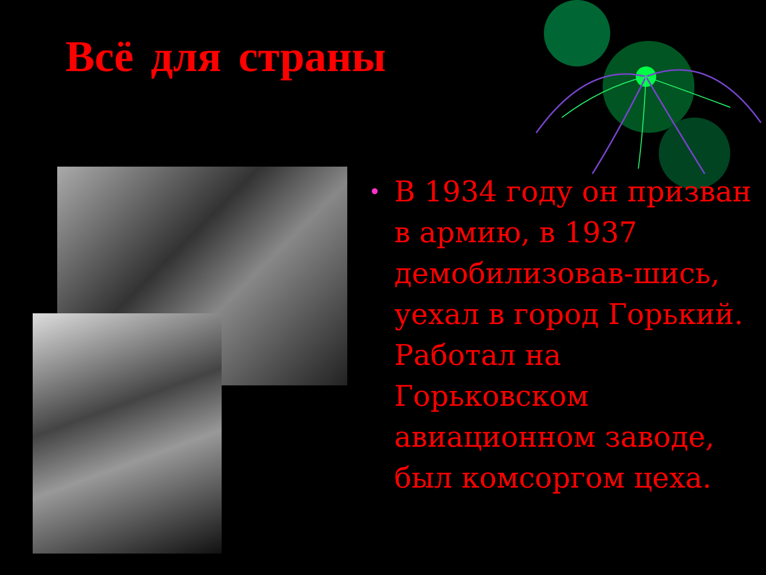Всё для страны
• В 1934 году он призван в армию, в 1937 демобилизовав-шись, уехал в город Горький. Работал на Горьковском авиационном заводе, был комсоргом цеха.